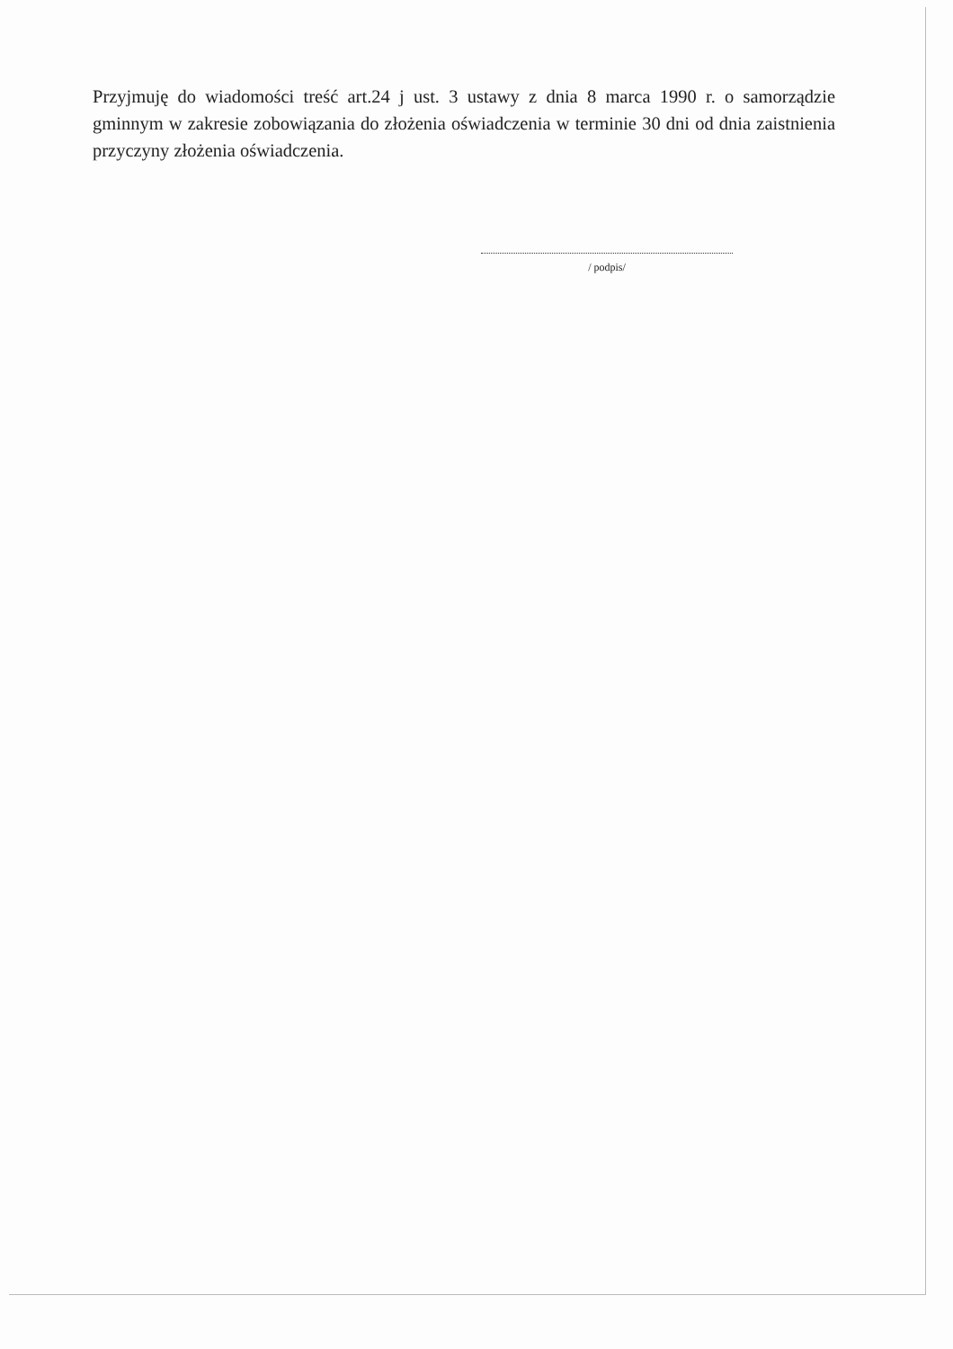Przyjmuję do wiadomości treść art.24 j ust. 3 ustawy z dnia 8 marca 1990 r. o samorządzie gminnym w zakresie zobowiązania do złożenia oświadczenia w terminie 30 dni od dnia zaistnienia przyczyny złożenia oświadczenia.
/ podpis/